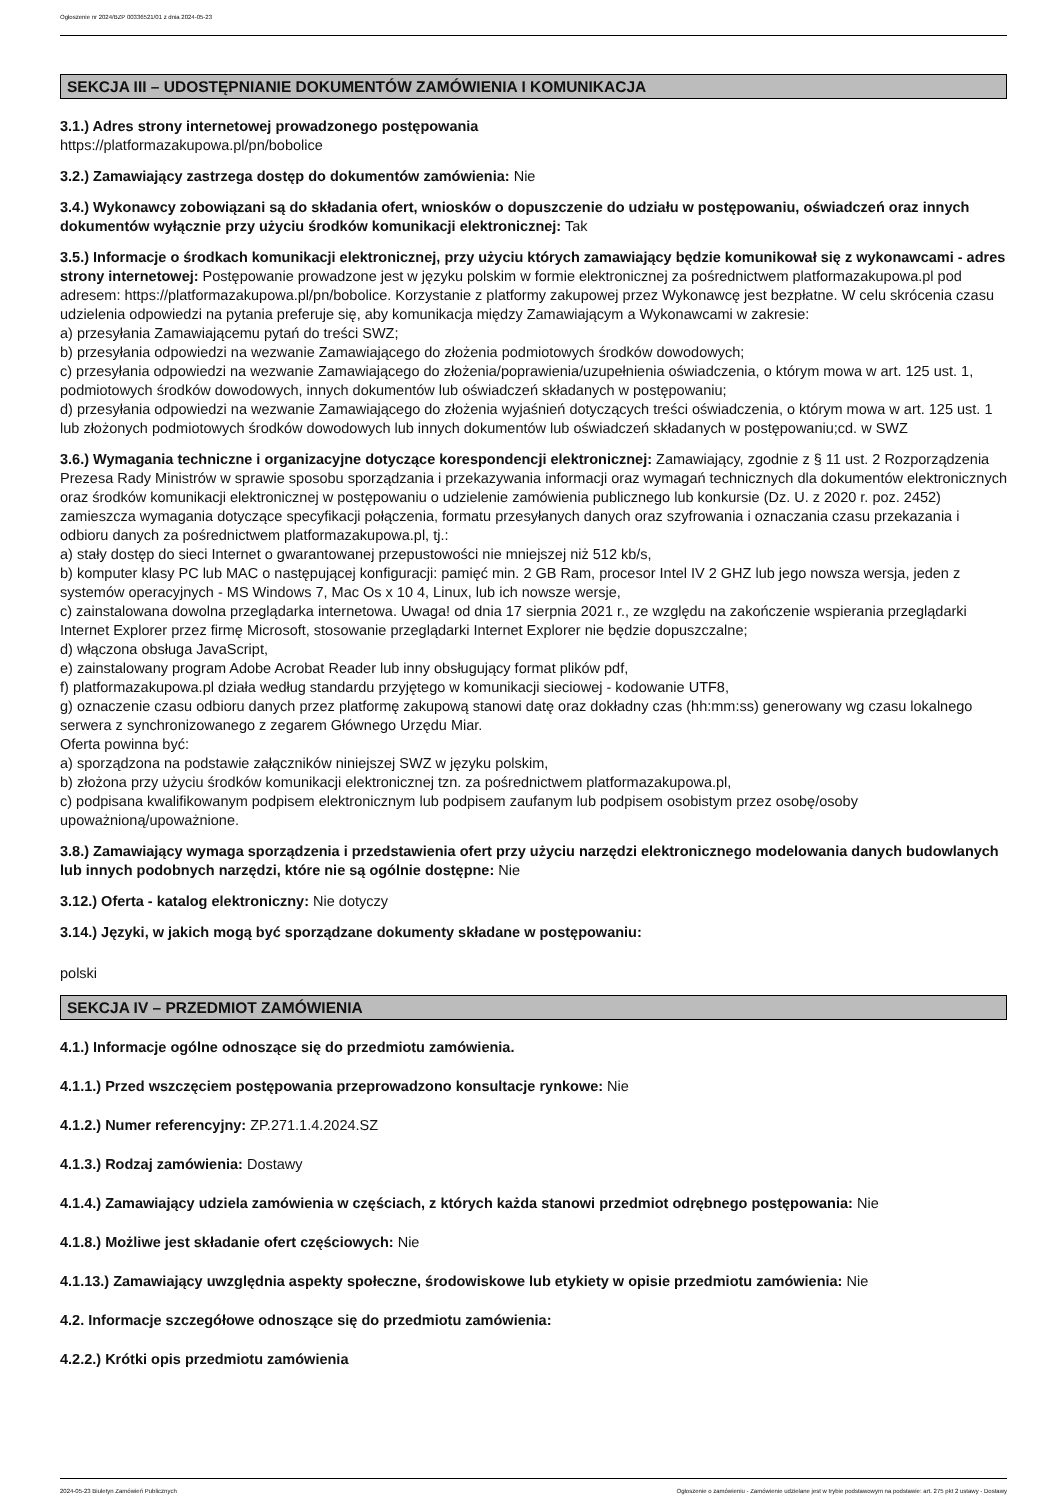Ogłoszenie nr 2024/BZP 00336521/01 z dnia 2024-05-23
SEKCJA III – UDOSTĘPNIANIE DOKUMENTÓW ZAMÓWIENIA I KOMUNIKACJA
3.1.) Adres strony internetowej prowadzonego postępowania
https://platformazakupowa.pl/pn/bobolice
3.2.) Zamawiający zastrzega dostęp do dokumentów zamówienia: Nie
3.4.) Wykonawcy zobowiązani są do składania ofert, wniosków o dopuszczenie do udziału w postępowaniu, oświadczeń oraz innych dokumentów wyłącznie przy użyciu środków komunikacji elektronicznej: Tak
3.5.) Informacje o środkach komunikacji elektronicznej, przy użyciu których zamawiający będzie komunikował się z wykonawcami - adres strony internetowej: Postępowanie prowadzone jest w języku polskim w formie elektronicznej za pośrednictwem platformazakupowa.pl pod adresem: https://platformazakupowa.pl/pn/bobolice. Korzystanie z platformy zakupowej przez Wykonawcę jest bezpłatne. W celu skrócenia czasu udzielenia odpowiedzi na pytania preferuje się, aby komunikacja między Zamawiającym a Wykonawcami w zakresie:
a) przesyłania Zamawiającemu pytań do treści SWZ;
b) przesyłania odpowiedzi na wezwanie Zamawiającego do złożenia podmiotowych środków dowodowych;
c) przesyłania odpowiedzi na wezwanie Zamawiającego do złożenia/poprawienia/uzupełnienia oświadczenia, o którym mowa w art. 125 ust. 1, podmiotowych środków dowodowych, innych dokumentów lub oświadczeń składanych w postępowaniu;
d) przesyłania odpowiedzi na wezwanie Zamawiającego do złożenia wyjaśnień dotyczących treści oświadczenia, o którym mowa w art. 125 ust. 1 lub złożonych podmiotowych środków dowodowych lub innych dokumentów lub oświadczeń składanych w postępowaniu;cd. w SWZ
3.6.) Wymagania techniczne i organizacyjne dotyczące korespondencji elektronicznej: Zamawiający, zgodnie z § 11 ust. 2 Rozporządzenia Prezesa Rady Ministrów w sprawie sposobu sporządzania i przekazywania informacji oraz wymagań technicznych dla dokumentów elektronicznych oraz środków komunikacji elektronicznej w postępowaniu o udzielenie zamówienia publicznego lub konkursie (Dz. U. z 2020 r. poz. 2452) zamieszcza wymagania dotyczące specyfikacji połączenia, formatu przesyłanych danych oraz szyfrowania i oznaczania czasu przekazania i odbioru danych za pośrednictwem platformazakupowa.pl, tj.:
a) stały dostęp do sieci Internet o gwarantowanej przepustowości nie mniejszej niż 512 kb/s,
b) komputer klasy PC lub MAC o następującej konfiguracji: pamięć min. 2 GB Ram, procesor Intel IV 2 GHZ lub jego nowsza wersja, jeden z systemów operacyjnych - MS Windows 7, Mac Os x 10 4, Linux, lub ich nowsze wersje,
c) zainstalowana dowolna przeglądarka internetowa. Uwaga! od dnia 17 sierpnia 2021 r., ze względu na zakończenie wspierania przeglądarki Internet Explorer przez firmę Microsoft, stosowanie przeglądarki Internet Explorer nie będzie dopuszczalne;
d) włączona obsługa JavaScript,
e) zainstalowany program Adobe Acrobat Reader lub inny obsługujący format plików pdf,
f) platformazakupowa.pl działa według standardu przyjętego w komunikacji sieciowej - kodowanie UTF8,
g) oznaczenie czasu odbioru danych przez platformę zakupową stanowi datę oraz dokładny czas (hh:mm:ss) generowany wg czasu lokalnego serwera z synchronizowanego z zegarem Głównego Urzędu Miar.
Oferta powinna być:
a) sporządzona na podstawie załączników niniejszej SWZ w języku polskim,
b) złożona przy użyciu środków komunikacji elektronicznej tzn. za pośrednictwem platformazakupowa.pl,
c) podpisana kwalifikowanym podpisem elektronicznym lub podpisem zaufanym lub podpisem osobistym przez osobę/osoby upoważnioną/upoważnione.
3.8.) Zamawiający wymaga sporządzenia i przedstawienia ofert przy użyciu narzędzi elektronicznego modelowania danych budowlanych lub innych podobnych narzędzi, które nie są ogólnie dostępne: Nie
3.12.) Oferta - katalog elektroniczny: Nie dotyczy
3.14.) Języki, w jakich mogą być sporządzane dokumenty składane w postępowaniu:
polski
SEKCJA IV – PRZEDMIOT ZAMÓWIENIA
4.1.) Informacje ogólne odnoszące się do przedmiotu zamówienia.
4.1.1.) Przed wszczęciem postępowania przeprowadzono konsultacje rynkowe: Nie
4.1.2.) Numer referencyjny: ZP.271.1.4.2024.SZ
4.1.3.) Rodzaj zamówienia: Dostawy
4.1.4.) Zamawiający udziela zamówienia w częściach, z których każda stanowi przedmiot odrębnego postępowania: Nie
4.1.8.) Możliwe jest składanie ofert częściowych: Nie
4.1.13.) Zamawiający uwzględnia aspekty społeczne, środowiskowe lub etykiety w opisie przedmiotu zamówienia: Nie
4.2. Informacje szczegółowe odnoszące się do przedmiotu zamówienia:
4.2.2.) Krótki opis przedmiotu zamówienia
2024-05-23 Biuletyn Zamówień Publicznych Ogłoszenie o zamówieniu - Zamówienie udzielane jest w trybie podstawowym na podstawie: art. 275 pkt 2 ustawy - Dostawy